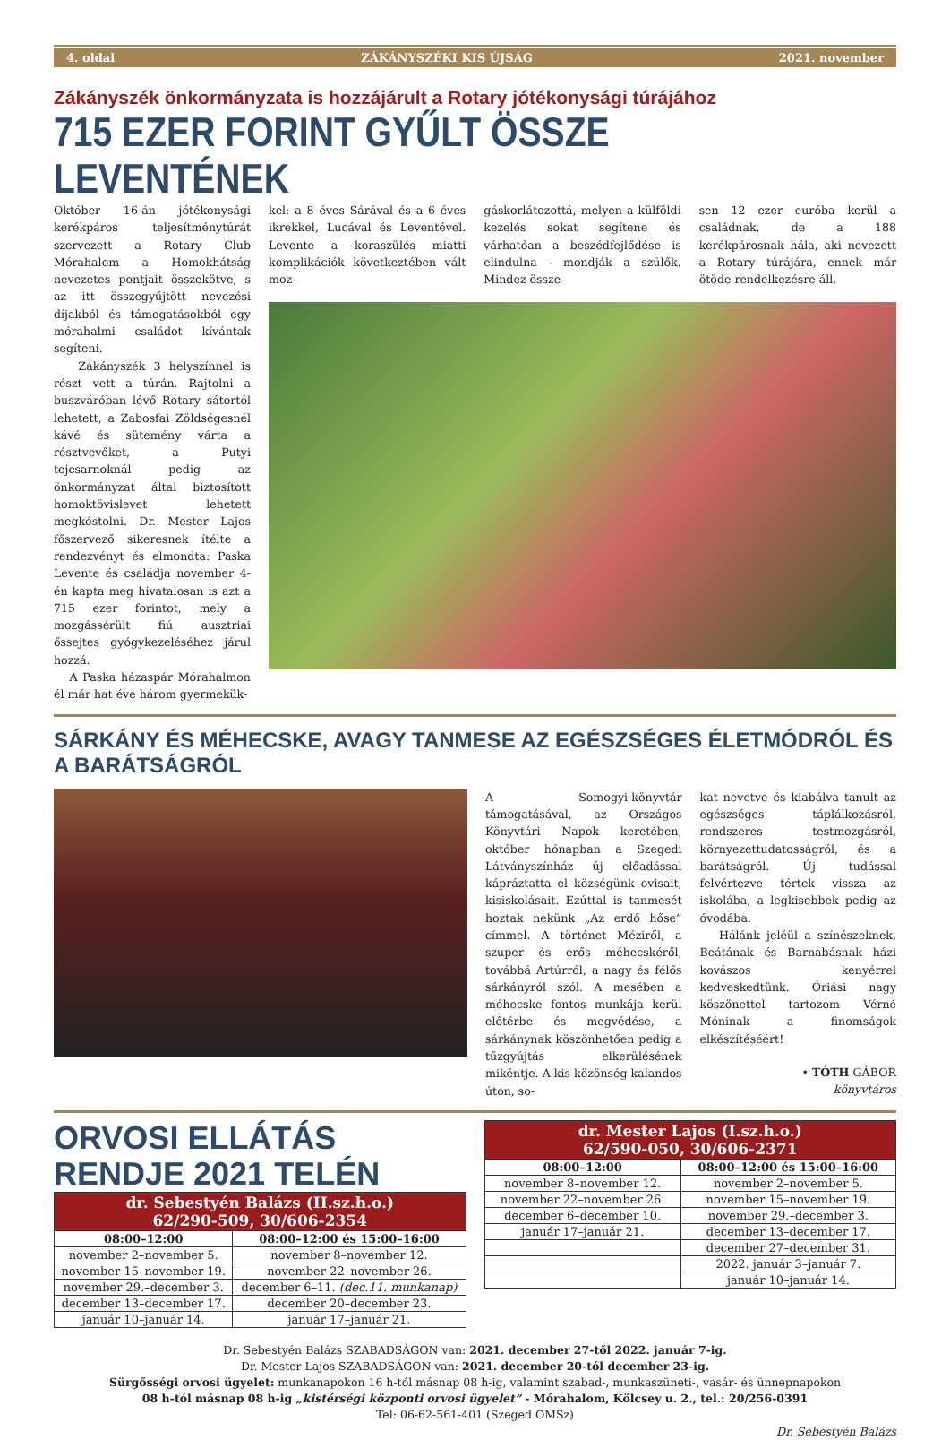4. oldal ZÁKÁNYSZÉKI KIS ÚJSÁG 2021. november
Zákányszék önkormányzata is hozzájárult a Rotary jótékonysági túrájához
715 EZER FORINT GYŰLT ÖSSZE LEVENTÉNEK
Október 16-án jótékonysági kerékpáros teljesítménytúrát szervezett a Rotary Club Mórahalom a Homokhátság nevezetes pontjait összekötve, s az itt összegyűjtött nevezési díjakból és támogatásokból egy mórahalmi családot kívántak segíteni.
Zákányszék 3 helyszínnel is részt vett a túrán. Rajtolni a buszváróban lévő Rotary sátortól lehetett, a Zabosfai Zöldségesnél kávé és sütemény várta a résztvevőket, a Putyi tejcsarnoknál pedig az önkormányzat által biztosított homoktövislevet lehetett megkóstolni. Dr. Mester Lajos főszervező sikeresnek ítélte a rendezvényt és elmondta: Paska Levente és családja november 4-én kapta meg hivatalosan is azt a 715 ezer forintot, mely a mozgássérült fiú ausztriai őssejtes gyógykezeléséhez járul hozzá.
A Paska házaspár Mórahalmon él már hat éve három gyermekük-
kel: a 8 éves Sárával és a 6 éves ikrekkel, Lucával és Leventével. Levente a koraszülés miatti komplikációk következtében vált moz-
gáskorlátozottá, melyen a külföldi kezelés sokat segítene és várhatóan a beszédfejlődése is elindulna - mondják a szülők. Mindez össze-
sen 12 ezer euróba kerül a családnak, de a 188 kerékpárosnak hála, aki nevezett a Rotary túrájára, ennek már ötöde rendelkezésre áll.
SÁRKÁNY ÉS MÉHECSKE, AVAGY TANMESE AZ EGÉSZSÉGES ÉLETMÓDRÓL ÉS A BARÁTSÁGRÓL
A Somogyi-könyvtár támogatásával, az Országos Könyvtári Napok keretében, október hónapban a Szegedi Látványszínház új előadással kápráztatta el községünk ovisait, kisiskolásait. Ezúttal is tanmesét hoztak nekünk „Az erdő hőse” címmel. A történet Méziről, a szuper és erős méhecskéről, továbbá Artúrról, a nagy és félős sárkányról szól. A mesében a méhecske fontos munkája kerül előtérbe és megvédése, a sárkánynak köszönhetően pedig a tűzgyújtás elkerülésének mikéntje. A kis közönség kalandos úton, so-
kat nevetve és kiabálva tanult az egészséges táplálkozásról, rendszeres testmozgásról, környezettudatosságról, és a barátságról. Új tudással felvértezve tértek vissza az iskolába, a legkisebbek pedig az óvodába.
Hálánk jeléül a színészeknek, Beátának és Barnabásnak házi kovászos kenyérrel kedveskedtünk. Óriási nagy köszönettel tartozom Vérné Móninak a finomságok elkészítéséért!
• TÓTH GÁBOR
könyvtáros
ORVOSI ELLÁTÁS RENDJE 2021 TELÉN
| dr. Sebestyén Balázs (II.sz.h.o.) 62/290-509, 30/606-2354 | |
| --- | --- |
| 08:00–12:00 | 08:00–12:00 és 15:00–16:00 |
| november 2–november 5. | november 8–november 12. |
| november 15–november 19. | november 22–november 26. |
| november 29.–december 3. | december 6–11. (dec.11. munkanap) |
| december 13–december 17. | december 20–december 23. |
| január 10–január 14. | január 17–január 21. |
| dr. Mester Lajos (I.sz.h.o.) 62/590-050, 30/606-2371 | |
| --- | --- |
| 08:00–12:00 | 08:00–12:00 és 15:00–16:00 |
| november 8–november 12. | november 2–november 5. |
| november 22–november 26. | november 15–november 19. |
| december 6–december 10. | november 29.–december 3. |
| január 17–január 21. | december 13–december 17. |
| | december 27–december 31. |
| | 2022. január 3–január 7. |
| | január 10–január 14. |
Dr. Sebestyén Balázs SZABADSÁGON van: 2021. december 27-től 2022. január 7-ig.
Dr. Mester Lajos SZABADSÁGON van: 2021. december 20-tól december 23-ig.
Sürgősségi orvosi ügyelet: munkanapokon 16 h-tól másnap 08 h-ig, valamint szabad-, munkaszüneti-, vasár- és ünnepnapokon
08 h-tól másnap 08 h-ig „kistérségi központi orvosi ügyelet” - Mórahalom, Kölcsey u. 2., tel.: 20/256-0391
Tel: 06-62-561-401 (Szeged OMSz)
Dr. Sebestyén Balázs